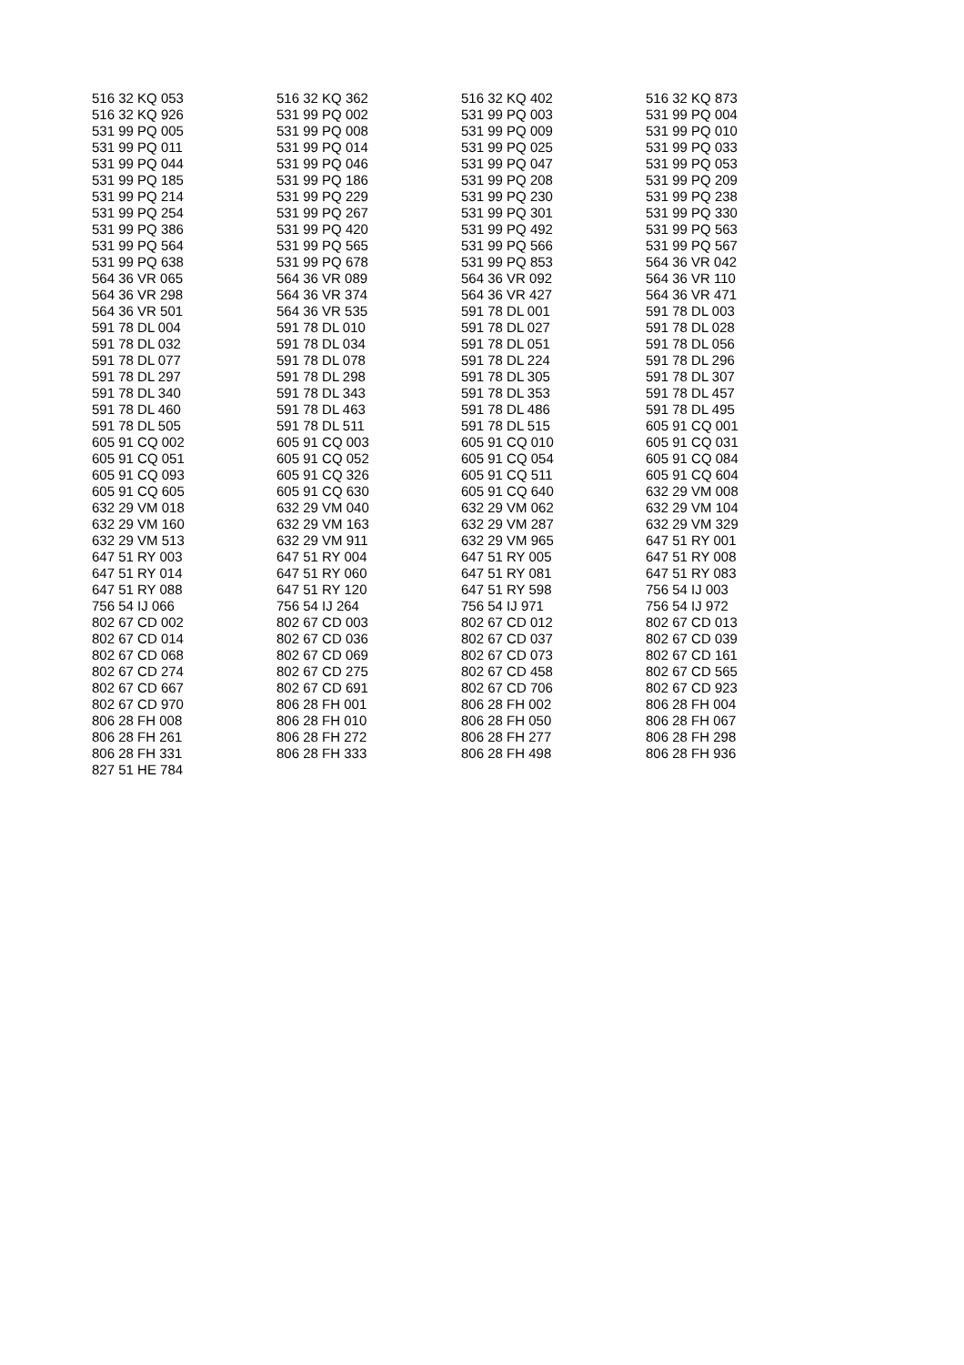| 516 32 KQ 053 | 516 32 KQ 362 | 516 32 KQ 402 | 516 32 KQ 873 |
| 516 32 KQ 926 | 531 99 PQ 002 | 531 99 PQ 003 | 531 99 PQ 004 |
| 531 99 PQ 005 | 531 99 PQ 008 | 531 99 PQ 009 | 531 99 PQ 010 |
| 531 99 PQ 011 | 531 99 PQ 014 | 531 99 PQ 025 | 531 99 PQ 033 |
| 531 99 PQ 044 | 531 99 PQ 046 | 531 99 PQ 047 | 531 99 PQ 053 |
| 531 99 PQ 185 | 531 99 PQ 186 | 531 99 PQ 208 | 531 99 PQ 209 |
| 531 99 PQ 214 | 531 99 PQ 229 | 531 99 PQ 230 | 531 99 PQ 238 |
| 531 99 PQ 254 | 531 99 PQ 267 | 531 99 PQ 301 | 531 99 PQ 330 |
| 531 99 PQ 386 | 531 99 PQ 420 | 531 99 PQ 492 | 531 99 PQ 563 |
| 531 99 PQ 564 | 531 99 PQ 565 | 531 99 PQ 566 | 531 99 PQ 567 |
| 531 99 PQ 638 | 531 99 PQ 678 | 531 99 PQ 853 | 564 36 VR 042 |
| 564 36 VR 065 | 564 36 VR 089 | 564 36 VR 092 | 564 36 VR 110 |
| 564 36 VR 298 | 564 36 VR 374 | 564 36 VR 427 | 564 36 VR 471 |
| 564 36 VR 501 | 564 36 VR 535 | 591 78 DL 001 | 591 78 DL 003 |
| 591 78 DL 004 | 591 78 DL 010 | 591 78 DL 027 | 591 78 DL 028 |
| 591 78 DL 032 | 591 78 DL 034 | 591 78 DL 051 | 591 78 DL 056 |
| 591 78 DL 077 | 591 78 DL 078 | 591 78 DL 224 | 591 78 DL 296 |
| 591 78 DL 297 | 591 78 DL 298 | 591 78 DL 305 | 591 78 DL 307 |
| 591 78 DL 340 | 591 78 DL 343 | 591 78 DL 353 | 591 78 DL 457 |
| 591 78 DL 460 | 591 78 DL 463 | 591 78 DL 486 | 591 78 DL 495 |
| 591 78 DL 505 | 591 78 DL 511 | 591 78 DL 515 | 605 91 CQ 001 |
| 605 91 CQ 002 | 605 91 CQ 003 | 605 91 CQ 010 | 605 91 CQ 031 |
| 605 91 CQ 051 | 605 91 CQ 052 | 605 91 CQ 054 | 605 91 CQ 084 |
| 605 91 CQ 093 | 605 91 CQ 326 | 605 91 CQ 511 | 605 91 CQ 604 |
| 605 91 CQ 605 | 605 91 CQ 630 | 605 91 CQ 640 | 632 29 VM 008 |
| 632 29 VM 018 | 632 29 VM 040 | 632 29 VM 062 | 632 29 VM 104 |
| 632 29 VM 160 | 632 29 VM 163 | 632 29 VM 287 | 632 29 VM 329 |
| 632 29 VM 513 | 632 29 VM 911 | 632 29 VM 965 | 647 51 RY 001 |
| 647 51 RY 003 | 647 51 RY 004 | 647 51 RY 005 | 647 51 RY 008 |
| 647 51 RY 014 | 647 51 RY 060 | 647 51 RY 081 | 647 51 RY 083 |
| 647 51 RY 088 | 647 51 RY 120 | 647 51 RY 598 | 756 54 IJ 003 |
| 756 54 IJ 066 | 756 54 IJ 264 | 756 54 IJ 971 | 756 54 IJ 972 |
| 802 67 CD 002 | 802 67 CD 003 | 802 67 CD 012 | 802 67 CD 013 |
| 802 67 CD 014 | 802 67 CD 036 | 802 67 CD 037 | 802 67 CD 039 |
| 802 67 CD 068 | 802 67 CD 069 | 802 67 CD 073 | 802 67 CD 161 |
| 802 67 CD 274 | 802 67 CD 275 | 802 67 CD 458 | 802 67 CD 565 |
| 802 67 CD 667 | 802 67 CD 691 | 802 67 CD 706 | 802 67 CD 923 |
| 802 67 CD 970 | 806 28 FH 001 | 806 28 FH 002 | 806 28 FH 004 |
| 806 28 FH 008 | 806 28 FH 010 | 806 28 FH 050 | 806 28 FH 067 |
| 806 28 FH 261 | 806 28 FH 272 | 806 28 FH 277 | 806 28 FH 298 |
| 806 28 FH 331 | 806 28 FH 333 | 806 28 FH 498 | 806 28 FH 936 |
| 827 51 HE 784 | | | |